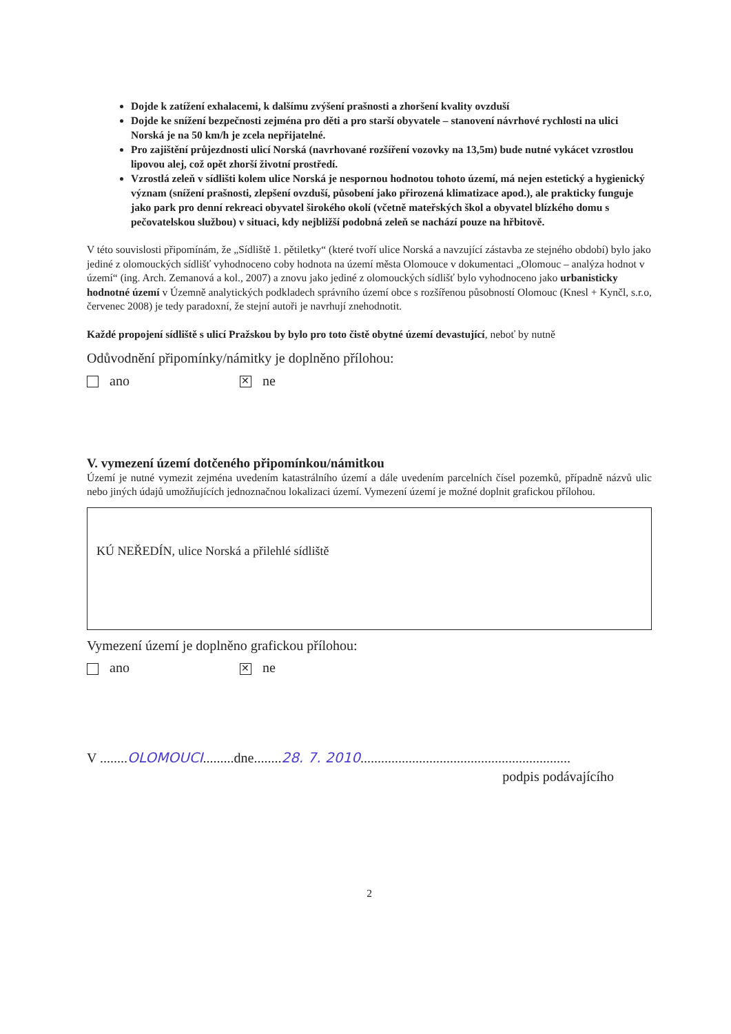Dojde k zatížení exhalacemi, k dalšímu zvýšení prašnosti a zhoršení kvality ovzduší
Dojde ke snížení bezpečnosti zejména pro děti a pro starší obyvatele – stanovení návrhové rychlosti na ulici Norská je na 50 km/h je zcela nepřijatelné.
Pro zajištění průjezdnosti ulicí Norská (navrhované rozšíření vozovky na 13,5m) bude nutné vykácet vzrostlou lipovou alej, což opět zhorší životní prostředí.
Vzrostlá zeleň v sídlišti kolem ulice Norská je nespornou hodnotou tohoto území, má nejen estetický a hygienický význam (snížení prašnosti, zlepšení ovzduší, působení jako přirozená klimatizace apod.), ale prakticky funguje jako park pro denní rekreaci obyvatel širokého okolí (včetně mateřských škol a obyvatel blízkého domu s pečovatelskou službou) v situaci, kdy nejbližší podobná zeleň se nachází pouze na hřbitově.
V této souvislosti připomínám, že „Sídliště 1. pětiletky“ (které tvoří ulice Norská a navzující zástavba ze stejného období) bylo jako jediné z olomouckých sídlišť vyhodnoceno coby hodnota na území města Olomouce v dokumentaci „Olomouc – analýza hodnot v území“ (ing. Arch. Zemanová a kol., 2007) a znovu jako jediné z olomouckých sídlišť bylo vyhodnoceno jako urbanisticky hodnotné území v Územně analytických podkladech správního území obce s rozšířenou působností Olomouc (Knesl + Kynčl, s.r.o, červenec 2008) je tedy paradoxní, že stejní autoři je navrhují znehodnotit.
Každé propojení sídliště s ulicí Pražskou by bylo pro toto čistě obytné území devastující, neboť by nutně
Odůvodnění připomínky/námitky je doplněno přílohou:
ano ✕ ne
V. vymezení území dotčeného připomínkou/námitkou
Území je nutné vymezit zejména uvedením katastrálního území a dále uvedením parcelních čísel pozemků, případně názvů ulic nebo jiných údajů umožňujících jednoznačnou lokalizaci území. Vymezení území je možné doplnit grafickou přílohou.
KÚ NEŘEDÍN, ulice Norská a přilehlé sídliště
Vymezení území je doplněno grafickou přílohou:
ano ✕ ne
V ........OLOMOUCI.........dne........28. 7. 2010.............................................................
podpis podávajícího
2